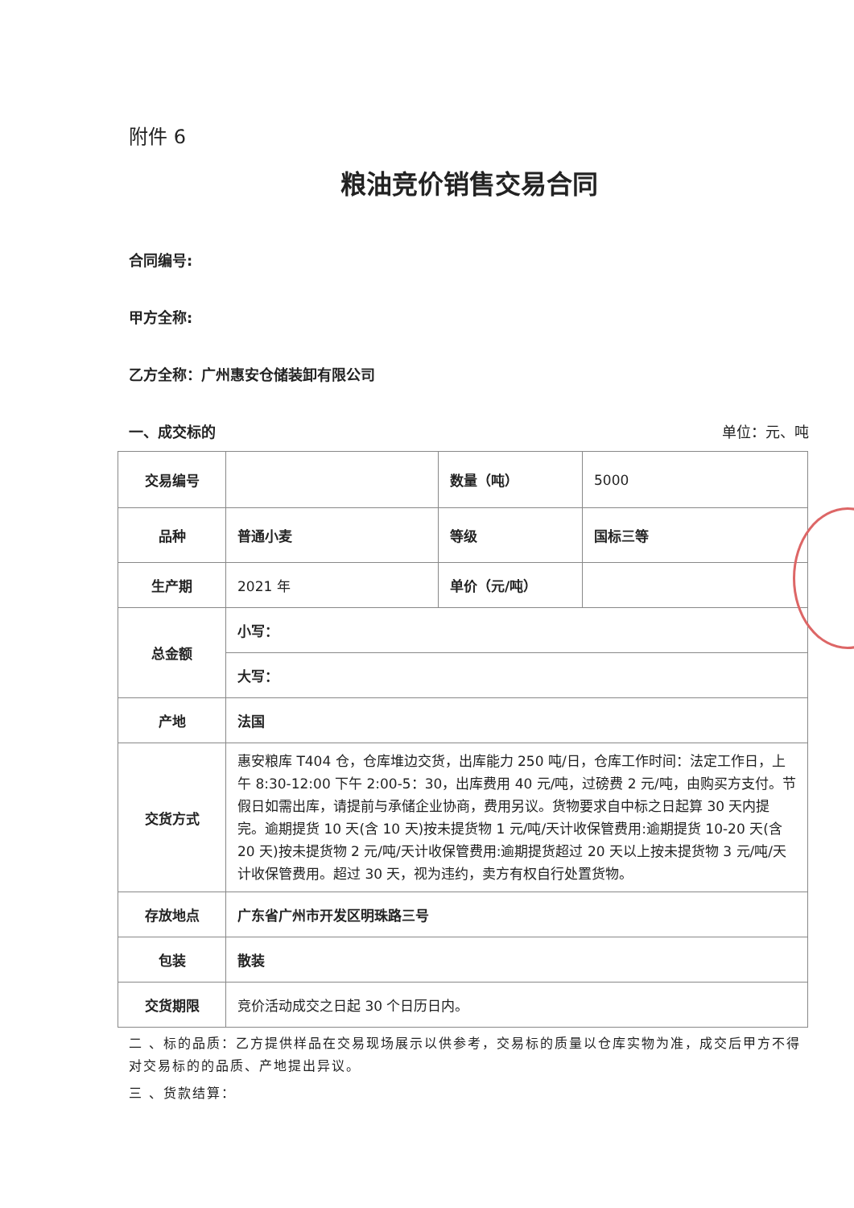附件 6
粮油竞价销售交易合同
合同编号:
甲方全称:
乙方全称：广州惠安仓储装卸有限公司
一、成交标的 单位：元、吨
| 交易编号 | | 数量（吨） | 5000 |
| 品种 | 普通小麦 | 等级 | 国标三等 |
| 生产期 | 2021 年 | 单价（元/吨） | |
| 总金额 | 小写： | | |
| | 大写： | | |
| 产地 | 法国 | | |
| 交货方式 | 惠安粮库 T404 仓，仓库堆边交货，出库能力 250 吨/日，仓库工作时间：法定工作日，上午 8:30-12:00 下午 2:00-5：30，出库费用 40 元/吨，过磅费 2 元/吨，由购买方支付。节假日如需出库，请提前与承储企业协商，费用另议。货物要求自中标之日起算 30 天内提完。逾期提货 10 天(含 10 天)按未提货物 1 元/吨/天计收保管费用:逾期提货 10-20 天(含 20 天)按未提货物 2 元/吨/天计收保管费用:逾期提货超过 20 天以上按未提货物 3 元/吨/天计收保管费用。超过 30 天，视为违约，卖方有权自行处置货物。 | | |
| 存放地点 | 广东省广州市开发区明珠路三号 | | |
| 包装 | 散装 | | |
| 交货期限 | 竞价活动成交之日起 30 个日历日内。 | | |
二 、标的品质：乙方提供样品在交易现场展示以供参考，交易标的质量以仓库实物为准，成交后甲方不得对交易标的的品质、产地提出异议。
三 、货款结算：